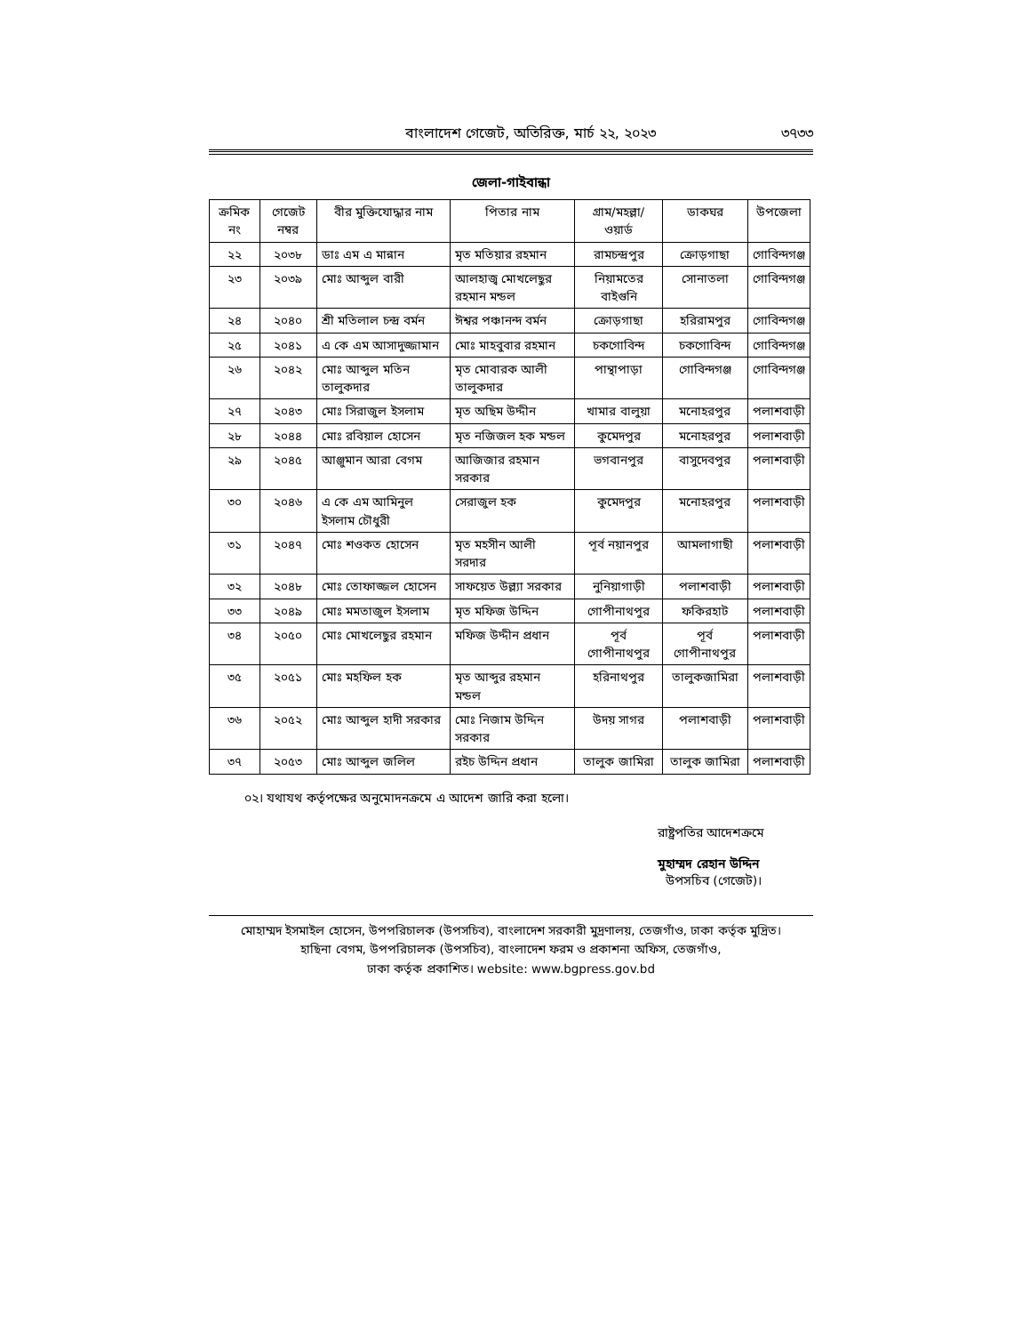বাংলাদেশ গেজেট, অতিরিক্ত, মার্চ ২২, ২০২৩ ৩৭৩৩
জেলা-গাইবান্ধা
| ক্রমিক নং | গেজেট নম্বর | বীর মুক্তিযোদ্ধার নাম | পিতার নাম | গ্রাম/মহল্লা/ ওয়ার্ড | ডাকঘর | উপজেলা |
| --- | --- | --- | --- | --- | --- | --- |
| ২২ | ২০৩৮ | ডাঃ এম এ মান্নান | মৃত মতিয়ার রহমান | রামচন্দ্রপুর | ক্রোড়গাছা | গোবিন্দগঞ্জ |
| ২৩ | ২০৩৯ | মোঃ আব্দুল বারী | আলহাজ্ব মোখলেছুর রহমান মন্ডল | নিয়ামতের বাইগুনি | সোনাতলা | গোবিন্দগঞ্জ |
| ২৪ | ২০৪০ | শ্রী মতিলাল চন্দ্র বর্মন | ঈশ্বর পঞ্চানন্দ বর্মন | ক্রোড়গাছা | হরিরামপুর | গোবিন্দগঞ্জ |
| ২৫ | ২০৪১ | এ কে এম আসাদুজ্জামান | মোঃ মাহবুবার রহমান | চকগোবিন্দ | চকগোবিন্দ | গোবিন্দগঞ্জ |
| ২৬ | ২০৪২ | মোঃ আব্দুল মতিন তালুকদার | মৃত মোবারক আলী তালুকদার | পান্থাপাড়া | গোবিন্দগঞ্জ | গোবিন্দগঞ্জ |
| ২৭ | ২০৪৩ | মোঃ সিরাজুল ইসলাম | মৃত অছিম উদ্দীন | খামার বালুয়া | মনোহরপুর | পলাশবাড়ী |
| ২৮ | ২০৪৪ | মোঃ রবিয়াল হোসেন | মৃত নজিজল হক মন্ডল | কুমেদপুর | মনোহরপুর | পলাশবাড়ী |
| ২৯ | ২০৪৫ | আঞ্জুমান আরা বেগম | আজিজার রহমান সরকার | ভগবানপুর | বাসুদেবপুর | পলাশবাড়ী |
| ৩০ | ২০৪৬ | এ কে এম আমিনুল ইসলাম চৌধুরী | সেরাজুল হক | কুমেদপুর | মনোহরপুর | পলাশবাড়ী |
| ৩১ | ২০৪৭ | মোঃ শওকত হোসেন | মৃত মহসীন আলী সরদার | পূর্ব নয়ানপুর | আমলাগাছী | পলাশবাড়ী |
| ৩২ | ২০৪৮ | মোঃ তোফাজ্জল হোসেন | সাফয়েত উল্ল্যা সরকার | নুনিয়াগাড়ী | পলাশবাড়ী | পলাশবাড়ী |
| ৩৩ | ২০৪৯ | মোঃ মমতাজুল ইসলাম | মৃত মফিজ উদ্দিন | গোপীনাথপুর | ফকিরহাট | পলাশবাড়ী |
| ৩৪ | ২০৫০ | মোঃ মোখলেছুর রহমান | মফিজ উদ্দীন প্রধান | পূর্ব গোপীনাথপুর | পূর্ব গোপীনাথপুর | পলাশবাড়ী |
| ৩৫ | ২০৫১ | মোঃ মহফিল হক | মৃত আব্দুর রহমান মন্ডল | হরিনাথপুর | তালুকজামিরা | পলাশবাড়ী |
| ৩৬ | ২০৫২ | মোঃ আব্দুল হাদী সরকার | মোঃ নিজাম উদ্দিন সরকার | উদয় সাগর | পলাশবাড়ী | পলাশবাড়ী |
| ৩৭ | ২০৫৩ | মোঃ আব্দুল জলিল | রইচ উদ্দিন প্রধান | তালুক জামিরা | তালুক জামিরা | পলাশবাড়ী |
০২। যথাযথ কর্তৃপক্ষের অনুমোদনক্রমে এ আদেশ জারি করা হলো।
রাষ্ট্রপতির আদেশক্রমে
মুহাম্মদ রেহান উদ্দিন
উপসচিব (গেজেট)।
মোহাম্মদ ইসমাইল হোসেন, উপপরিচালক (উপসচিব), বাংলাদেশ সরকারী মুদ্রণালয়, তেজগাঁও, ঢাকা কর্তৃক মুদ্রিত।
হাছিনা বেগম, উপপরিচালক (উপসচিব), বাংলাদেশ ফরম ও প্রকাশনা অফিস, তেজগাঁও,
ঢাকা কর্তৃক প্রকাশিত। website: www.bgpress.gov.bd